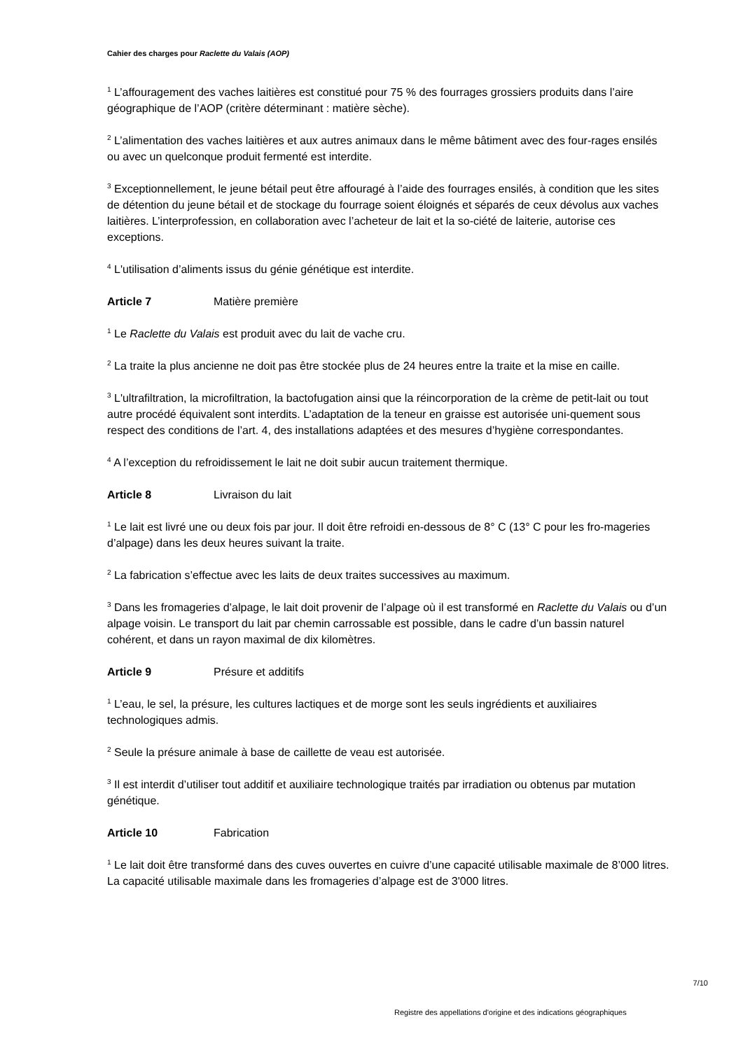Cahier des charges pour Raclette du Valais (AOP)
<sup>1</sup> L’affouragement des vaches laitières est constitué pour 75 % des fourrages grossiers produits dans l’aire géographique de l’AOP (critère déterminant : matière sèche).
<sup>2</sup> L’alimentation des vaches laitières et aux autres animaux dans le même bâtiment avec des four-rages ensilés ou avec un quelconque produit fermenté est interdite.
<sup>3</sup> Exceptionnellement, le jeune bétail peut être affouragé à l’aide des fourrages ensilés, à condition que les sites de détention du jeune bétail et de stockage du fourrage soient éloignés et séparés de ceux dévolus aux vaches laitières. L’interprofession, en collaboration avec l’acheteur de lait et la so-ciété de laiterie, autorise ces exceptions.
<sup>4</sup> L'utilisation d’aliments issus du génie génétique est interdite.
Article 7 Matière première
<sup>1</sup> Le Raclette du Valais est produit avec du lait de vache cru.
<sup>2</sup> La traite la plus ancienne ne doit pas être stockée plus de 24 heures entre la traite et la mise en caille.
<sup>3</sup> L'ultrafiltration, la microfiltration, la bactofugation ainsi que la réincorporation de la crème de petit-lait ou tout autre procédé équivalent sont interdits. L’adaptation de la teneur en graisse est autorisée uni-quement sous respect des conditions de l’art. 4, des installations adaptées et des mesures d’hygiène correspondantes.
<sup>4</sup> A l’exception du refroidissement le lait ne doit subir aucun traitement thermique.
Article 8 Livraison du lait
<sup>1</sup> Le lait est livré une ou deux fois par jour. Il doit être refroidi en-dessous de 8° C (13° C pour les fro-mageries d’alpage) dans les deux heures suivant la traite.
<sup>2</sup> La fabrication s’effectue avec les laits de deux traites successives au maximum.
<sup>3</sup> Dans les fromageries d’alpage, le lait doit provenir de l’alpage où il est transformé en Raclette du Valais ou d’un alpage voisin. Le transport du lait par chemin carrossable est possible, dans le cadre d’un bassin naturel cohérent, et dans un rayon maximal de dix kilomètres.
Article 9 Présure et additifs
<sup>1</sup> L’eau, le sel, la présure, les cultures lactiques et de morge sont les seuls ingrédients et auxiliaires technologiques admis.
<sup>2</sup> Seule la présure animale à base de caillette de veau est autorisée.
<sup>3</sup> Il est interdit d’utiliser tout additif et auxiliaire technologique traités par irradiation ou obtenus par mutation génétique.
Article 10 Fabrication
<sup>1</sup> Le lait doit être transformé dans des cuves ouvertes en cuivre d’une capacité utilisable maximale de 8’000 litres. La capacité utilisable maximale dans les fromageries d’alpage est de 3'000 litres.
7/10
Registre des appellations d'origine et des indications géographiques